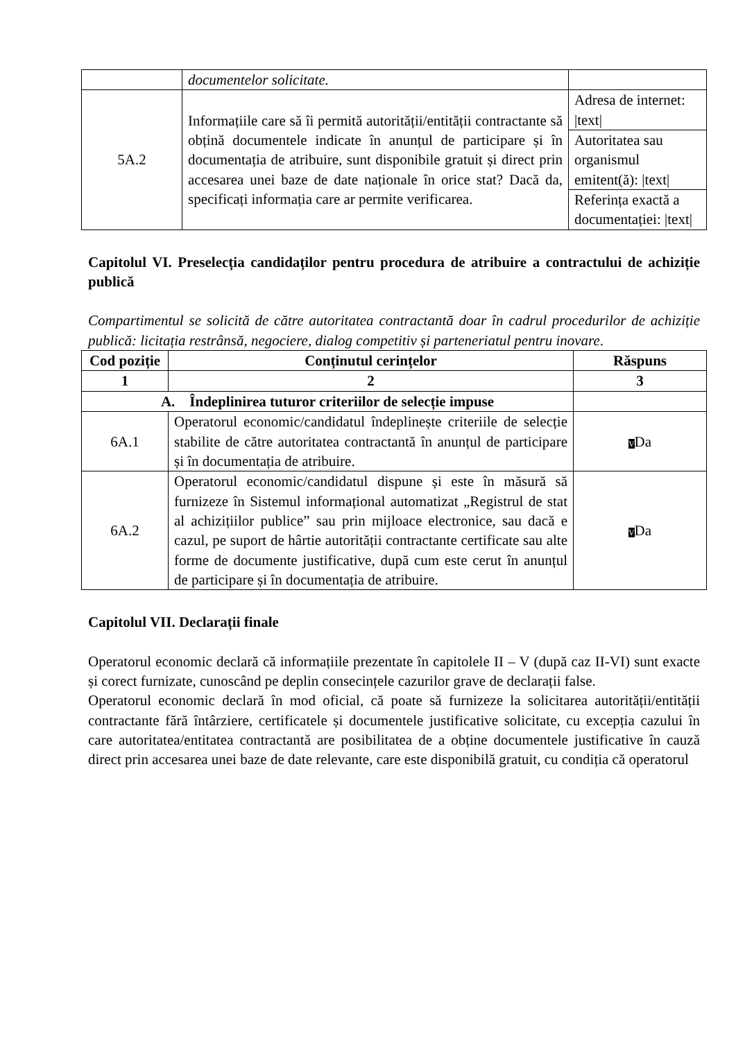| | documentelor solicitate. | |
| 5A.2 | Informațiile care să îi permită autorității/entității contractante să obțină documentele indicate în anunțul de participare și în documentația de atribuire, sunt disponibile gratuit și direct prin accesarea unei baze de date naționale în orice stat? Dacă da, specificați informația care ar permite verificarea. | Adresa de internet: /text/ |
| | | Autoritatea sau organismul emitent(ă): /text/ |
| | | Referința exactă a documentației: /text/ |
Capitolul VI. Preselecția candidaților pentru procedura de atribuire a contractului de achiziție publică
Compartimentul se solicită de către autoritatea contractantă doar în cadrul procedurilor de achiziție publică: licitația restrânsă, negociere, dialog competitiv și parteneriatul pentru inovare.
| Cod poziție | Conținutul cerințelor | Răspuns |
| --- | --- | --- |
| 1 | 2 | 3 |
| A. Îndeplinirea tuturor criteriilor de selecție impuse | | |
| 6A.1 | Operatorul economic/candidatul îndeplinește criteriile de selecție stabilite de către autoritatea contractantă în anunțul de participare și în documentația de atribuire. | V Da |
| 6A.2 | Operatorul economic/candidatul dispune și este în măsură să furnizeze în Sistemul informațional automatizat „Registrul de stat al achizițiilor publice” sau prin mijloace electronice, sau dacă e cazul, pe suport de hârtie autorității contractante certificate sau alte forme de documente justificative, după cum este cerut în anunțul de participare și în documentația de atribuire. | V Da |
Capitolul VII. Declarații finale
Operatorul economic declară că informațiile prezentate în capitolele II – V (după caz II-VI) sunt exacte și corect furnizate, cunoscând pe deplin consecințele cazurilor grave de declarații false.
Operatorul economic declară în mod oficial, că poate să furnizeze la solicitarea autorității/entității contractante fără întârziere, certificatele și documentele justificative solicitate, cu excepția cazului în care autoritatea/entitatea contractantă are posibilitatea de a obține documentele justificative în cauză direct prin accesarea unei baze de date relevante, care este disponibilă gratuit, cu condiția că operatorul